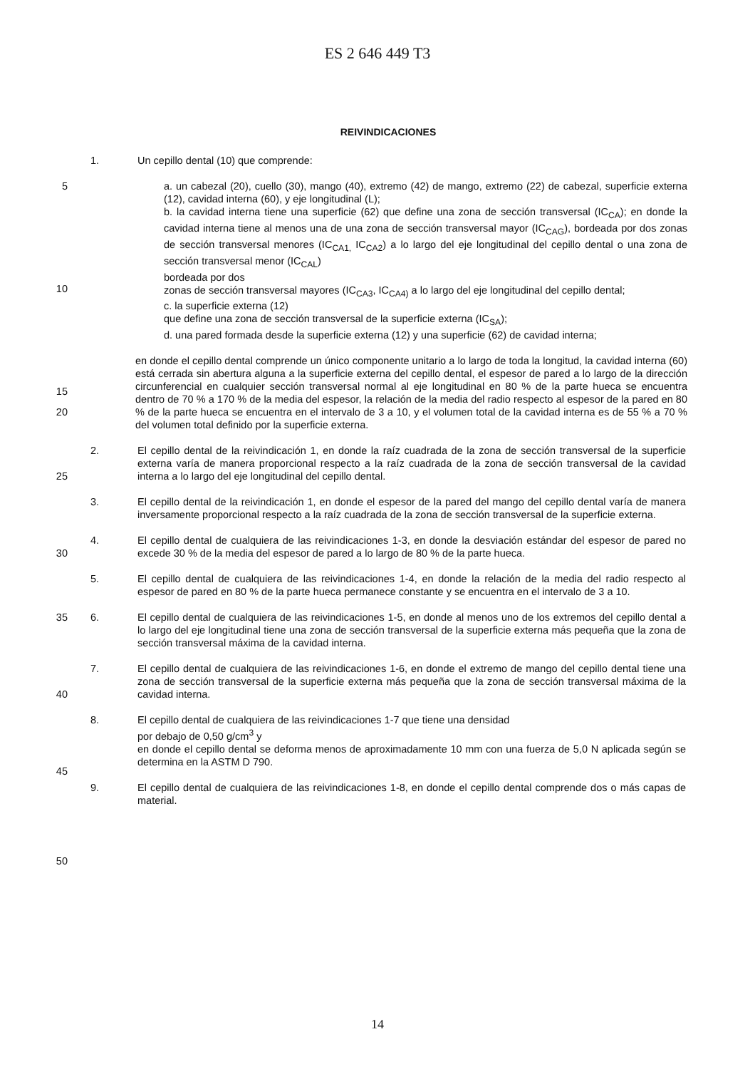ES 2 646 449 T3
REIVINDICACIONES
1. Un cepillo dental (10) que comprende:
5
10
15
a. un cabezal (20), cuello (30), mango (40), extremo (42) de mango, extremo (22) de cabezal, superficie externa (12), cavidad interna (60), y eje longitudinal (L);
b. la cavidad interna tiene una superficie (62) que define una zona de sección transversal (IC<sub>CA</sub>); en donde la cavidad interna tiene al menos una de una zona de sección transversal mayor (IC<sub>CAG</sub>), bordeada por dos zonas de sección transversal menores (IC<sub>CA1,</sub> IC<sub>CA2</sub>) a lo largo del eje longitudinal del cepillo dental o una zona de sección transversal menor (IC<sub>CAL</sub>)
bordeada por dos
zonas de sección transversal mayores (IC<sub>CA3</sub>, IC<sub>CA4)</sub> a lo largo del eje longitudinal del cepillo dental;
c. la superficie externa (12)
que define una zona de sección transversal de la superficie externa (IC<sub>SA</sub>);
d. una pared formada desde la superficie externa (12) y una superficie (62) de cavidad interna;
20
25
30
35
40
45
50
en donde el cepillo dental comprende un único componente unitario a lo largo de toda la longitud, la cavidad interna (60) está cerrada sin abertura alguna a la superficie externa del cepillo dental, el espesor de pared a lo largo de la dirección circunferencial en cualquier sección transversal normal al eje longitudinal en 80 % de la parte hueca se encuentra dentro de 70 % a 170 % de la media del espesor, la relación de la media del radio respecto al espesor de la pared en 80 % de la parte hueca se encuentra en el intervalo de 3 a 10, y el volumen total de la cavidad interna es de 55 % a 70 % del volumen total definido por la superficie externa.
2. El cepillo dental de la reivindicación 1, en donde la raíz cuadrada de la zona de sección transversal de la superficie externa varía de manera proporcional respecto a la raíz cuadrada de la zona de sección transversal de la cavidad interna a lo largo del eje longitudinal del cepillo dental.
3. El cepillo dental de la reivindicación 1, en donde el espesor de la pared del mango del cepillo dental varía de manera inversamente proporcional respecto a la raíz cuadrada de la zona de sección transversal de la superficie externa.
4. El cepillo dental de cualquiera de las reivindicaciones 1-3, en donde la desviación estándar del espesor de pared no excede 30 % de la media del espesor de pared a lo largo de 80 % de la parte hueca.
5. El cepillo dental de cualquiera de las reivindicaciones 1-4, en donde la relación de la media del radio respecto al espesor de pared en 80 % de la parte hueca permanece constante y se encuentra en el intervalo de 3 a 10.
6. El cepillo dental de cualquiera de las reivindicaciones 1-5, en donde al menos uno de los extremos del cepillo dental a lo largo del eje longitudinal tiene una zona de sección transversal de la superficie externa más pequeña que la zona de sección transversal máxima de la cavidad interna.
7. El cepillo dental de cualquiera de las reivindicaciones 1-6, en donde el extremo de mango del cepillo dental tiene una zona de sección transversal de la superficie externa más pequeña que la zona de sección transversal máxima de la cavidad interna.
8. El cepillo dental de cualquiera de las reivindicaciones 1-7 que tiene una densidad
por debajo de 0,50 g/cm<sup>3</sup> y
en donde el cepillo dental se deforma menos de aproximadamente 10 mm con una fuerza de 5,0 N aplicada según se determina en la ASTM D 790.
9. El cepillo dental de cualquiera de las reivindicaciones 1-8, en donde el cepillo dental comprende dos o más capas de material.
14